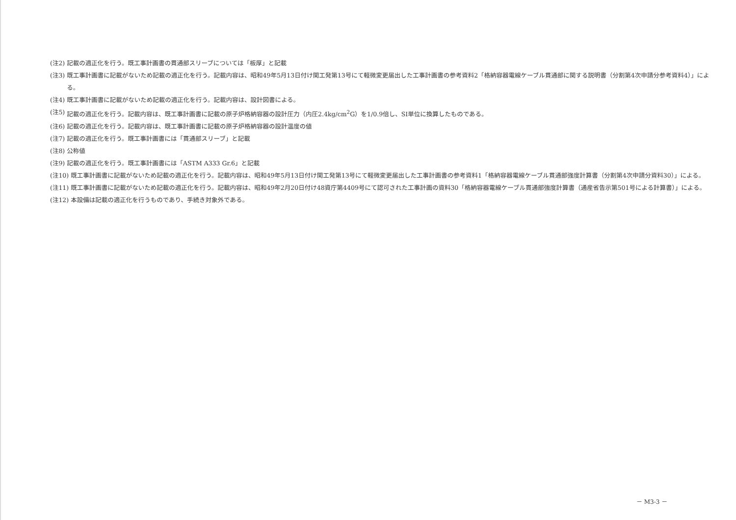(注2) 記載の適正化を行う。既工事計画書の貫通部スリーブについては「板厚」と記載
(注3) 既工事計画書に記載がないため記載の適正化を行う。記載内容は、昭和49年5月13日付け関工発第13号にて軽微変更届出した工事計画書の参考資料2「格納容器電線ケーブル貫通部に関する説明書（分割第4次申請分参考資料4）」による。
(注4) 既工事計画書に記載がないため記載の適正化を行う。記載内容は、設計図書による。
(注5) 記載の適正化を行う。記載内容は、既工事計画書に記載の原子炉格納容器の設計圧力（内圧2.4kg/cm<sup>2</sup>G）を1/0.9倍し、SI単位に換算したものである。
(注6) 記載の適正化を行う。記載内容は、既工事計画書に記載の原子炉格納容器の設計温度の値
(注7) 記載の適正化を行う。既工事計画書には「貫通部スリーブ」と記載
(注8) 公称値
(注9) 記載の適正化を行う。既工事計画書には「ASTM A333 Gr.6」と記載
(注10) 既工事計画書に記載がないため記載の適正化を行う。記載内容は、昭和49年5月13日付け関工発第13号にて軽微変更届出した工事計画書の参考資料1「格納容器電線ケーブル貫通部強度計算書（分割第4次申請分資料30）」による。
(注11) 既工事計画書に記載がないため記載の適正化を行う。記載内容は、昭和49年2月20日付け48資庁第4409号にて認可された工事計画の資料30「格納容器電線ケーブル貫通部強度計算書（通産省告示第501号による計算書）」による。
(注12) 本設備は記載の適正化を行うものであり、手続き対象外である。
－ M3-3 －